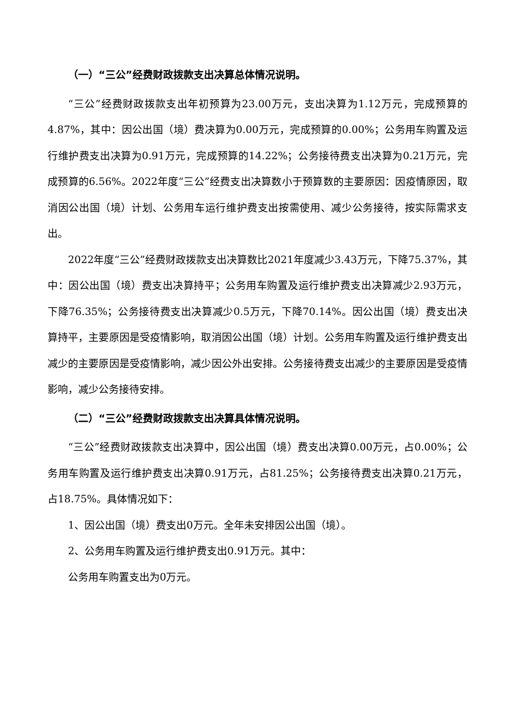（一）“三公”经费财政拨款支出决算总体情况说明。
“三公”经费财政拨款支出年初预算为23.00万元，支出决算为1.12万元，完成预算的4.87%，其中：因公出国（境）费决算为0.00万元，完成预算的0.00%；公务用车购置及运行维护费支出决算为0.91万元，完成预算的14.22%；公务接待费支出决算为0.21万元，完成预算的6.56%。2022年度“三公”经费支出决算数小于预算数的主要原因：因疫情原因，取消因公出国（境）计划、公务用车运行维护费支出按需使用、减少公务接待，按实际需求支出。
2022年度“三公”经费财政拨款支出决算数比2021年度减少3.43万元，下降75.37%，其中：因公出国（境）费支出决算持平；公务用车购置及运行维护费支出决算减少2.93万元，下降76.35%；公务接待费支出决算减少0.5万元，下降70.14%。因公出国（境）费支出决算持平，主要原因是受疫情影响，取消因公出国（境）计划。公务用车购置及运行维护费支出减少的主要原因是受疫情影响，减少因公外出安排。公务接待费支出减少的主要原因是受疫情影响，减少公务接待安排。
（二）“三公”经费财政拨款支出决算具体情况说明。
“三公”经费财政拨款支出决算中，因公出国（境）费支出决算0.00万元，占0.00%；公务用车购置及运行维护费支出决算0.91万元，占81.25%；公务接待费支出决算0.21万元，占18.75%。具体情况如下：
1、因公出国（境）费支出0万元。全年未安排因公出国（境）。
2、公务用车购置及运行维护费支出0.91万元。其中：
公务用车购置支出为0万元。